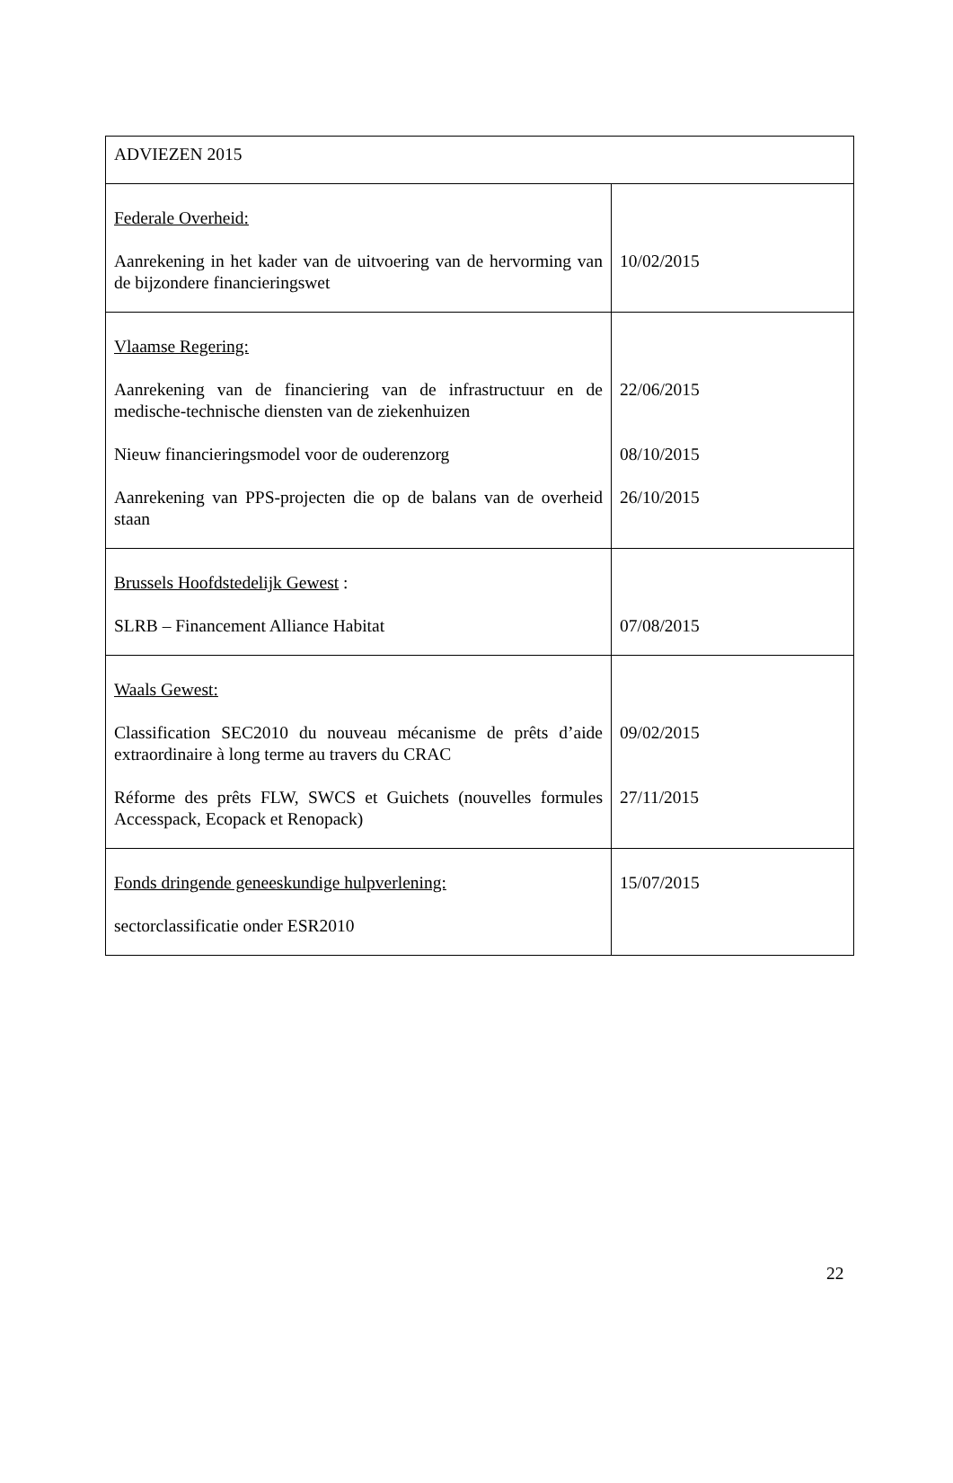| ADVIEZEN 2015 | |
| Federale Overheid: Aanrekening in het kader van de uitvoering van de hervorming van de bijzondere financieringswet | 10/02/2015 |
| Vlaamse Regering: Aanrekening van de financiering van de infrastructuur en de medische-technische diensten van de ziekenhuizen Nieuw financieringsmodel voor de ouderenzorg Aanrekening van PPS-projecten die op de balans van de overheid staan | 22/06/2015 08/10/2015 26/10/2015 |
| Brussels Hoofdstedelijk Gewest : SLRB – Financement Alliance Habitat | 07/08/2015 |
| Waals Gewest: Classification SEC2010 du nouveau mécanisme de prêts d’aide extraordinaire à long terme au travers du CRAC Réforme des prêts FLW, SWCS et Guichets (nouvelles formules Accesspack, Ecopack et Renopack) | 09/02/2015 27/11/2015 |
| Fonds dringende geneeskundige hulpverlening: sectorclassificatie onder ESR2010 | 15/07/2015 |
22